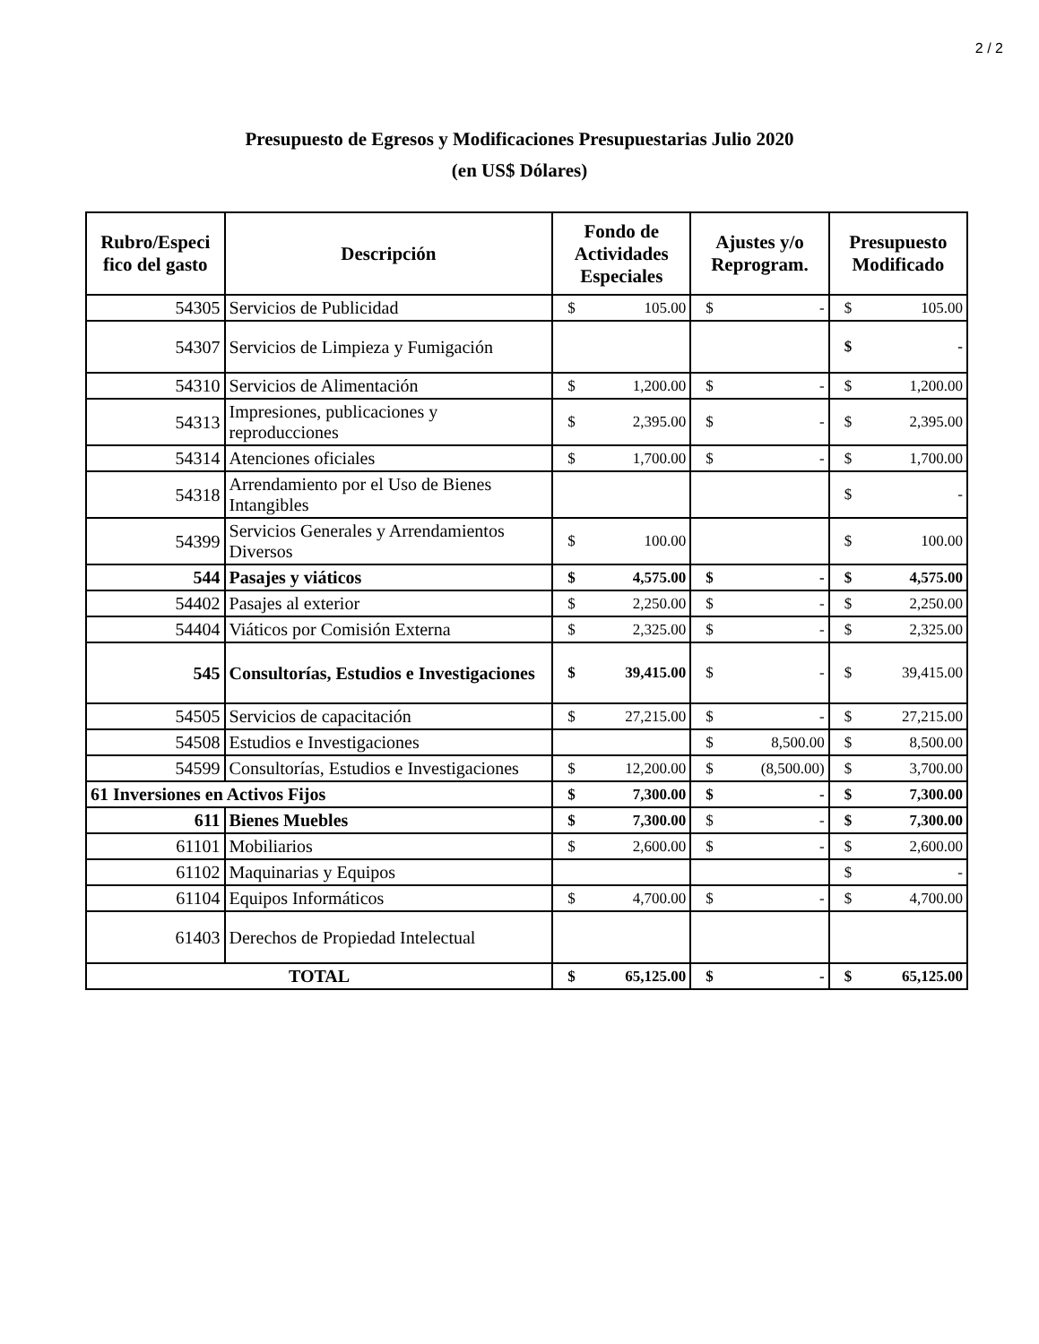2 / 2
Presupuesto de Egresos y Modificaciones Presupuestarias Julio 2020
(en US$ Dólares)
| Rubro/Especi fico del gasto | Descripción | Fondo de Actividades Especiales | Ajustes y/o Reprogram. | Presupuesto Modificado |
| --- | --- | --- | --- | --- |
| 54305 | Servicios de Publicidad | $ 105.00 | $ - | $ 105.00 |
| 54307 | Servicios de Limpieza y Fumigación | | | $ - |
| 54310 | Servicios de Alimentación | $ 1,200.00 | $ - | $ 1,200.00 |
| 54313 | Impresiones, publicaciones y reproducciones | $ 2,395.00 | $ - | $ 2,395.00 |
| 54314 | Atenciones oficiales | $ 1,700.00 | $ - | $ 1,700.00 |
| 54318 | Arrendamiento por el Uso de Bienes Intangibles | | | $ - |
| 54399 | Servicios Generales y Arrendamientos Diversos | $ 100.00 | | $ 100.00 |
| 544 | Pasajes y viáticos | $ 4,575.00 | $ - | $ 4,575.00 |
| 54402 | Pasajes al exterior | $ 2,250.00 | $ - | $ 2,250.00 |
| 54404 | Viáticos por Comisión Externa | $ 2,325.00 | $ - | $ 2,325.00 |
| 545 | Consultorías, Estudios e Investigaciones | $ 39,415.00 | $ - | $ 39,415.00 |
| 54505 | Servicios de capacitación | $ 27,215.00 | $ - | $ 27,215.00 |
| 54508 | Estudios e Investigaciones | | $ 8,500.00 | $ 8,500.00 |
| 54599 | Consultorías, Estudios e Investigaciones | $ 12,200.00 | $ (8,500.00) | $ 3,700.00 |
| 61 Inversiones en Activos Fijos | | $ 7,300.00 | $ - | $ 7,300.00 |
| 611 | Bienes Muebles | $ 7,300.00 | $ - | $ 7,300.00 |
| 61101 | Mobiliarios | $ 2,600.00 | $ - | $ 2,600.00 |
| 61102 | Maquinarias y Equipos | | | $ - |
| 61104 | Equipos Informáticos | $ 4,700.00 | $ - | $ 4,700.00 |
| 61403 | Derechos de Propiedad Intelectual | | | |
| TOTAL | | $ 65,125.00 | $ - | $ 65,125.00 |